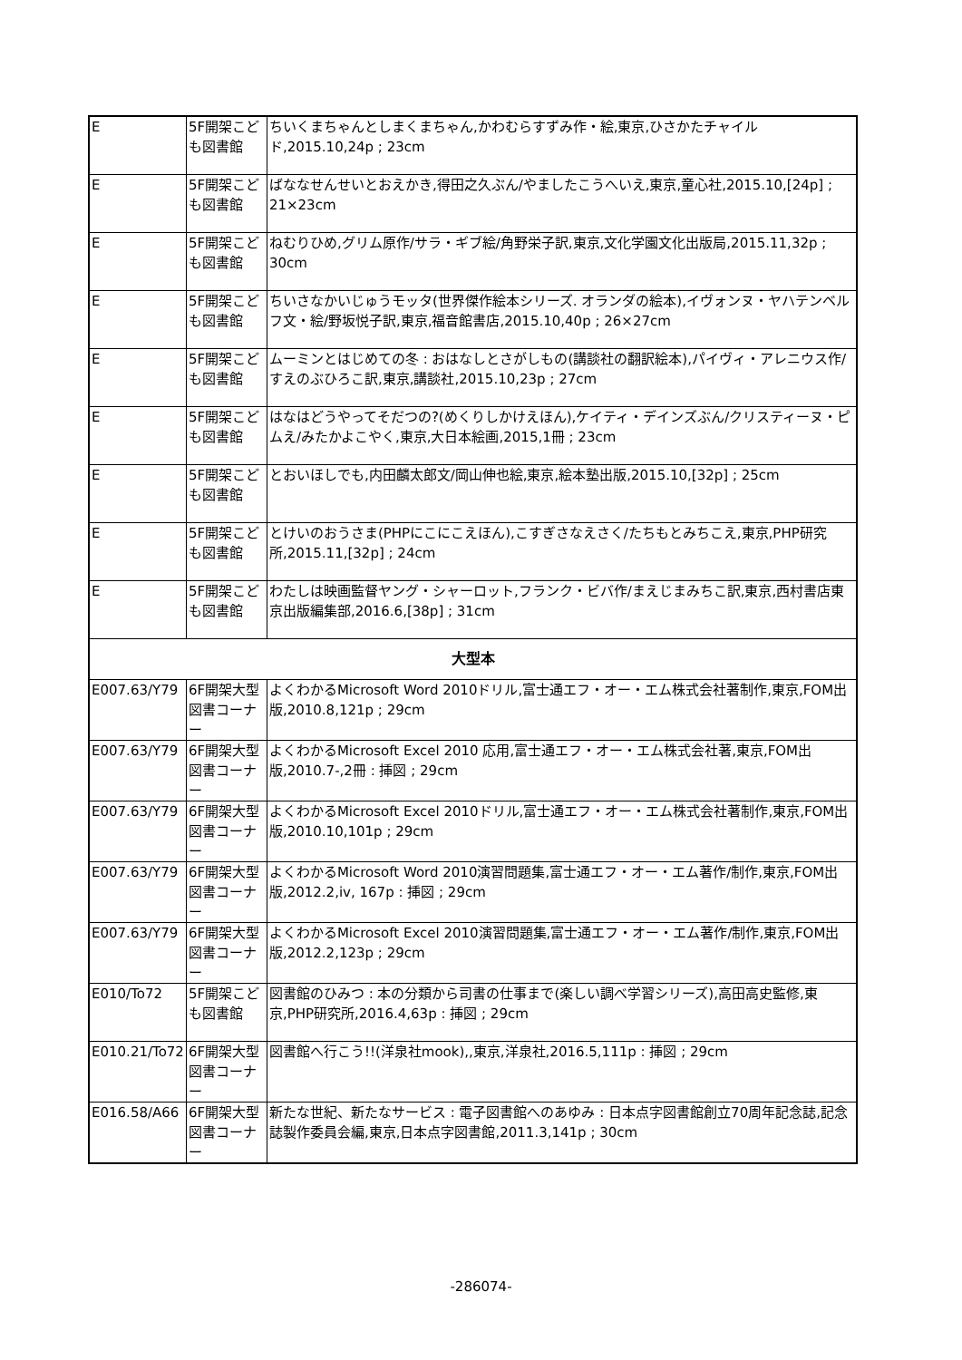| E | 5F開架こども図書館 | ちいくまちゃんとしまくまちゃん,かわむらすずみ作・絵,東京,ひさかたチャイルド,2015.10,24p ; 23cm |
| E | 5F開架こども図書館 | ばななせんせいとおえかき,得田之久ぶん/やましたこうへいえ,東京,童心社,2015.10,[24p] ; 21×23cm |
| E | 5F開架こども図書館 | ねむりひめ,グリム原作/サラ・ギブ絵/角野栄子訳,東京,文化学園文化出版局,2015.11,32p ; 30cm |
| E | 5F開架こども図書館 | ちいさなかいじゅうモッタ(世界傑作絵本シリーズ. オランダの絵本),イヴォンヌ・ヤハテンベルフ文・絵/野坂悦子訳,東京,福音館書店,2015.10,40p ; 26×27cm |
| E | 5F開架こども図書館 | ムーミンとはじめての冬 : おはなしとさがしもの(講談社の翻訳絵本),パイヴィ・アレニウス作/すえのぶひろこ訳,東京,講談社,2015.10,23p ; 27cm |
| E | 5F開架こども図書館 | はなはどうやってそだつの?(めくりしかけえほん),ケイティ・デインズぶん/クリスティーヌ・ピムえ/みたかよこやく,東京,大日本絵画,2015,1冊 ; 23cm |
| E | 5F開架こども図書館 | とおいほしでも,内田麟太郎文/岡山伸也絵,東京,絵本塾出版,2015.10,[32p] ; 25cm |
| E | 5F開架こども図書館 | とけいのおうさま(PHPにこにこえほん),こすぎさなえさく/たちもとみちこえ,東京,PHP研究所,2015.11,[32p] ; 24cm |
| E | 5F開架こども図書館 | わたしは映画監督ヤング・シャーロット,フランク・ビバ作/まえじまみちこ訳,東京,西村書店東京出版編集部,2016.6,[38p] ; 31cm |
| 大型本 | | |
| E007.63/Y79 | 6F開架大型図書コーナー | よくわかるMicrosoft Word 2010ドリル,富士通エフ・オー・エム株式会社著制作,東京,FOM出版,2010.8,121p ; 29cm |
| E007.63/Y79 | 6F開架大型図書コーナー | よくわかるMicrosoft Excel 2010 応用,富士通エフ・オー・エム株式会社著,東京,FOM出版,2010.7-,2冊 : 挿図 ; 29cm |
| E007.63/Y79 | 6F開架大型図書コーナー | よくわかるMicrosoft Excel 2010ドリル,富士通エフ・オー・エム株式会社著制作,東京,FOM出版,2010.10,101p ; 29cm |
| E007.63/Y79 | 6F開架大型図書コーナー | よくわかるMicrosoft Word 2010演習問題集,富士通エフ・オー・エム著作/制作,東京,FOM出版,2012.2,iv, 167p : 挿図 ; 29cm |
| E007.63/Y79 | 6F開架大型図書コーナー | よくわかるMicrosoft Excel 2010演習問題集,富士通エフ・オー・エム著作/制作,東京,FOM出版,2012.2,123p ; 29cm |
| E010/To72 | 5F開架こども図書館 | 図書館のひみつ : 本の分類から司書の仕事まで(楽しい調べ学習シリーズ),高田高史監修,東京,PHP研究所,2016.4,63p : 挿図 ; 29cm |
| E010.21/To72 | 6F開架大型図書コーナー | 図書館へ行こう!!(洋泉社mook),,東京,洋泉社,2016.5,111p : 挿図 ; 29cm |
| E016.58/A66 | 6F開架大型図書コーナー | 新たな世紀、新たなサービス : 電子図書館へのあゆみ : 日本点字図書館創立70周年記念誌,記念誌製作委員会編,東京,日本点字図書館,2011.3,141p ; 30cm |
-286074-